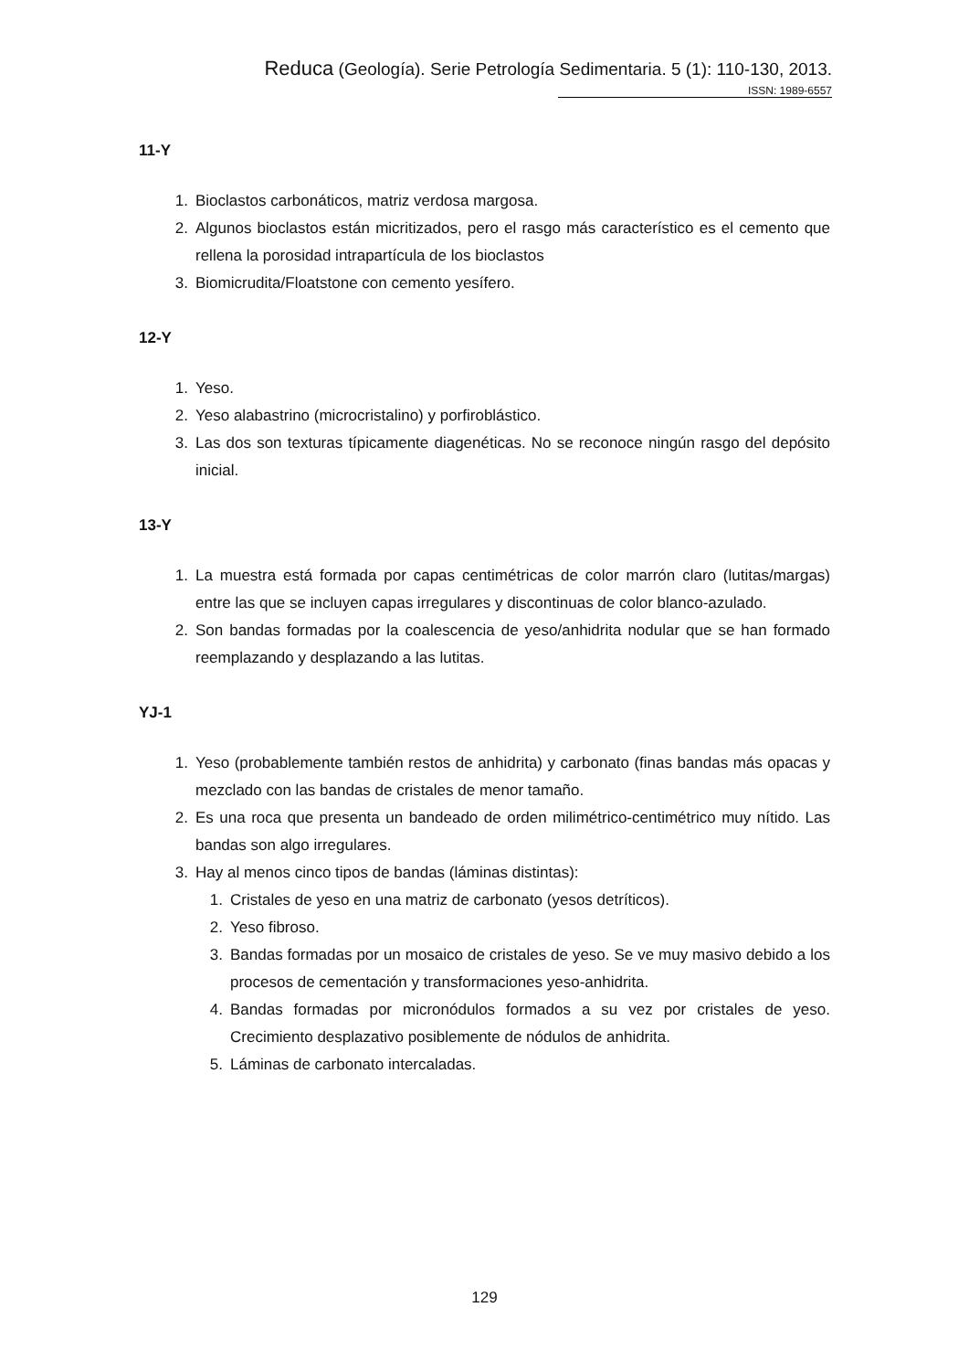Reduca (Geología). Serie Petrología Sedimentaria. 5 (1): 110-130, 2013.
ISSN: 1989-6557
11-Y
1. Bioclastos carbonáticos, matriz verdosa margosa.
2. Algunos bioclastos están micritizados, pero el rasgo más característico es el cemento que rellena la porosidad intrapartícula de los bioclastos
3. Biomicrudita/Floatstone con cemento yesífero.
12-Y
1. Yeso.
2. Yeso alabastrino (microcristalino) y porfiroblástico.
3. Las dos son texturas típicamente diagenéticas. No se reconoce ningún rasgo del depósito inicial.
13-Y
1. La muestra está formada por capas centimétricas de color marrón claro (lutitas/margas) entre las que se incluyen capas irregulares y discontinuas de color blanco-azulado.
2. Son bandas formadas por la coalescencia de yeso/anhidrita nodular que se han formado reemplazando y desplazando a las lutitas.
YJ-1
1. Yeso (probablemente también restos de anhidrita) y carbonato (finas bandas más opacas y mezclado con las bandas de cristales de menor tamaño.
2. Es una roca que presenta un bandeado de orden milimétrico-centimétrico muy nítido. Las bandas son algo irregulares.
3. Hay al menos cinco tipos de bandas (láminas distintas):
1. Cristales de yeso en una matriz de carbonato (yesos detríticos).
2. Yeso fibroso.
3. Bandas formadas por un mosaico de cristales de yeso. Se ve muy masivo debido a los procesos de cementación y transformaciones yeso-anhidrita.
4. Bandas formadas por micronódulos formados a su vez por cristales de yeso. Crecimiento desplazativo posiblemente de nódulos de anhidrita.
5. Láminas de carbonato intercaladas.
129